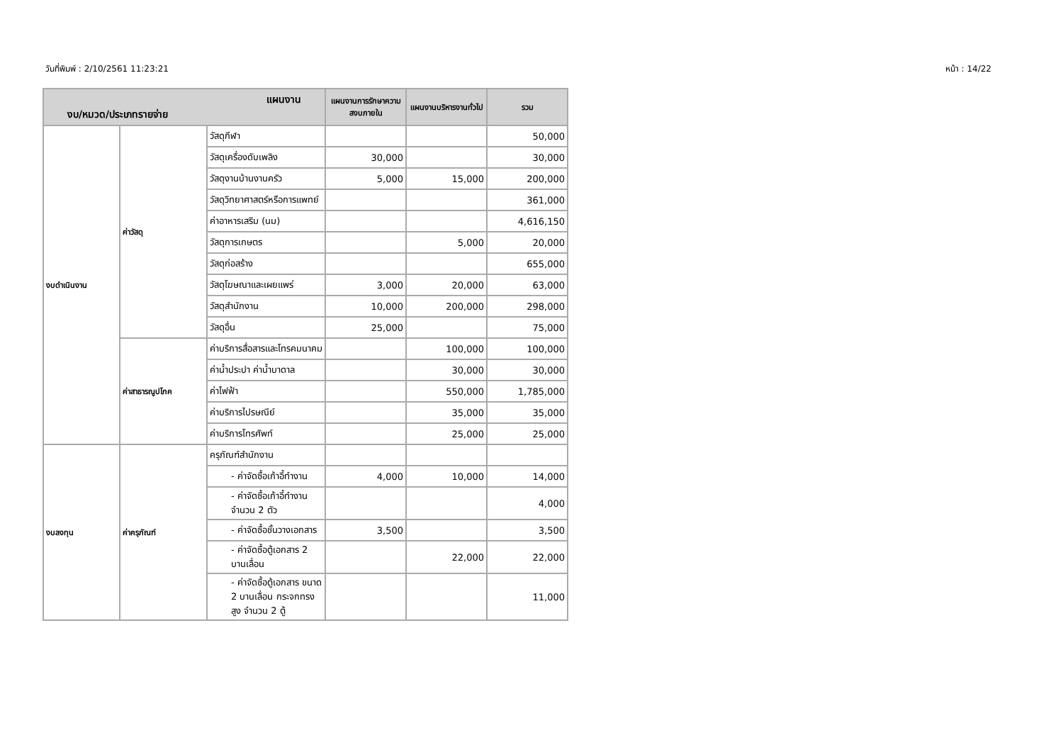วันที่พิมพ์ : 2/10/2561 11:23:21 หน้า : 14/22
| แผนงาน งบ/หมวด/ประเภทรายจ่าย | | | แผนงานการรักษาความสงบภายใน | แผนงานบริหารงานทั่วไป | รวม |
| --- | --- | --- | --- | --- | --- |
| งบดำเนินงาน | ค่าวัสดุ | วัสดุกีฬา | | | 50,000 |
| | | วัสดุเครื่องดับเพลิง | 30,000 | | 30,000 |
| | | วัสดุงานบ้านงานครัว | 5,000 | 15,000 | 200,000 |
| | | วัสดุวิทยาศาสตร์หรือการแพทย์ | | | 361,000 |
| | | ค่าอาหารเสริม (นม) | | | 4,616,150 |
| | | วัสดุการเกษตร | | 5,000 | 20,000 |
| | | วัสดุก่อสร้าง | | | 655,000 |
| | | วัสดุโฆษณาและเผยแพร่ | 3,000 | 20,000 | 63,000 |
| | | วัสดุสำนักงาน | 10,000 | 200,000 | 298,000 |
| | | วัสดุอื่น | 25,000 | | 75,000 |
| | ค่าสาธารณูปโภค | ค่าบริการสื่อสารและโทรคมนาคม | | 100,000 | 100,000 |
| | | ค่าน้ำประปา ค่าน้ำบาดาล | | 30,000 | 30,000 |
| | | ค่าไฟฟ้า | | 550,000 | 1,785,000 |
| | | ค่าบริการไปรษณีย์ | | 35,000 | 35,000 |
| | | ค่าบริการโทรศัพท์ | | 25,000 | 25,000 |
| งบลงทุน | ค่าครุภัณฑ์ | ครุภัณฑ์สำนักงาน | | | |
| | | - ค่าจัดซื้อเก้าอี้ทำงาน | 4,000 | 10,000 | 14,000 |
| | | - ค่าจัดซื้อเก้าอี้ทำงาน จำนวน 2 ตัว | | | 4,000 |
| | | - ค่าจัดซื้อชั้นวางเอกสาร | 3,500 | | 3,500 |
| | | - ค่าจัดซื้อตู้เอกสาร 2 บานเลื่อน | | 22,000 | 22,000 |
| | | - ค่าจัดซื้อตู้เอกสาร ขนาด 2 บานเลื่อน กระจกทรงสูง จำนวน 2 ตู้ | | | 11,000 |